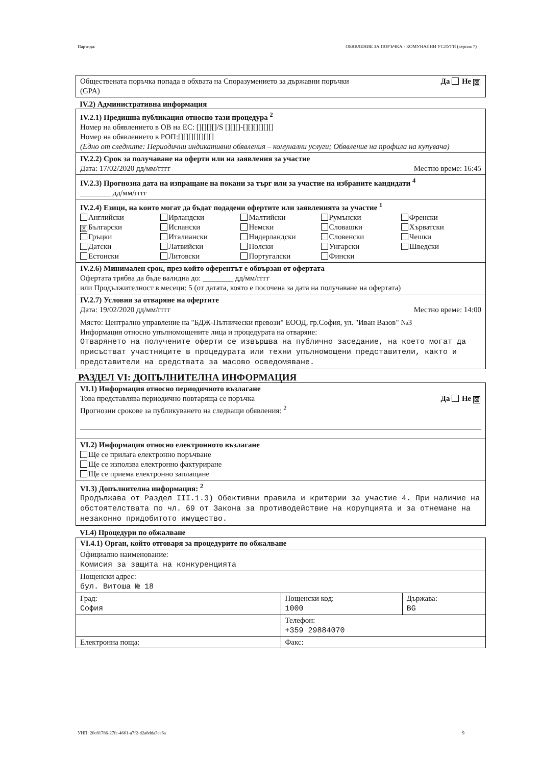Партида: ОБЯВЛЕНИЕ ЗА ПОРЪЧКА - КОМУНАЛНИ УСЛУГИ (версия 7)
Обществената поръчка попада в обхвата на Споразумението за държавни поръчки
(GPA) Да Не ☒
IV.2) Административна информация
IV.2.1) Предишна публикация относно тази процедура <sup>2</sup>
Номер на обявлението в ОВ на ЕС: [][][][]/S [][][]-[][][][][][]
Номер на обявлението в РОП:[][][][][][][]
(Едно от следните: Периодични индикативни обявления – комунални услуги; Обявление на профила на купувача)
IV.2.2) Срок за получаване на оферти или на заявления за участие
Дата: 17/02/2020 дд/мм/гггг Местно време: 16:45
IV.2.3) Прогнозна дата на изпращане на покани за търг или за участие на избраните кандидати <sup>4</sup>
________ дд/мм/гггг
IV.2.4) Езици, на които могат да бъдат подадени офертите или заявленията за участие <sup>1</sup>
Английски Ирландски Малтийски Румънски Френски ☒ Български Испански Немски Словашки Хърватски Гръцки Италиански Нидерландски Словенски Чешки Датски Латвийски Полски Унгарски Шведски Естонски Литовски Португалски Фински
IV.2.6) Минимален срок, през който оферентът е обвързан от офертата
Офертата трябва да бъде валидна до: ________ дд/мм/гггг
или Продължителност в месеци: 5 (от датата, която е посочена за дата на получаване на офертата)
IV.2.7) Условия за отваряне на офертите
Дата: 19/02/2020 дд/мм/гггг Местно време: 14:00
Място: Централно управление на "БДЖ-Пътнически превози" ЕООД, гр.София, ул. "Иван Вазов" №3
Информация относно упълномощените лица и процедурата на отваряне:
Отварянето на получените оферти се извършва на публично заседание, на което могат да присъстват участниците в процедурата или техни упълномощени представители, както и представители на средствата за масово осведомяване.
РАЗДЕЛ VI: ДОПЪЛНИТЕЛНА ИНФОРМАЦИЯ
VI.1) Информация относно периодичното възлагане
Това представлява периодично повтаряща се поръчка Да Не ☒
Прогнозни срокове за публикуването на следващи обявления: <sup>2</sup>
VI.2) Информация относно електронното възлагане
Ще се прилага електронно поръчване
Ще се използва електронно фактуриране
Ще се приема електронно заплащане
VI.3) Допълнителна информация: <sup>2</sup>
Продължава от Раздел III.1.3) Обективни правила и критерии за участие 4. При наличие на обстоятелствата по чл. 69 от Закона за противодействие на корупцията и за отнемане на незаконно придобитото имущество.
VI.4) Процедури по обжалване
| VI.4.1) Орган, който отговаря за процедурите по обжалване | | |
| Официално наименование: Комисия за защита на конкуренцията | | |
| Пощенски адрес: бул. Витоша № 18 | | |
| Град: София | Пощенски код: 1000 | Държава: BG |
| | Телефон: +359 29884070 | |
| Електронна поща: | Факс: | |
УНП: 20c81786-27fc-4661-a7f2-d2a8dda3ce6a 9